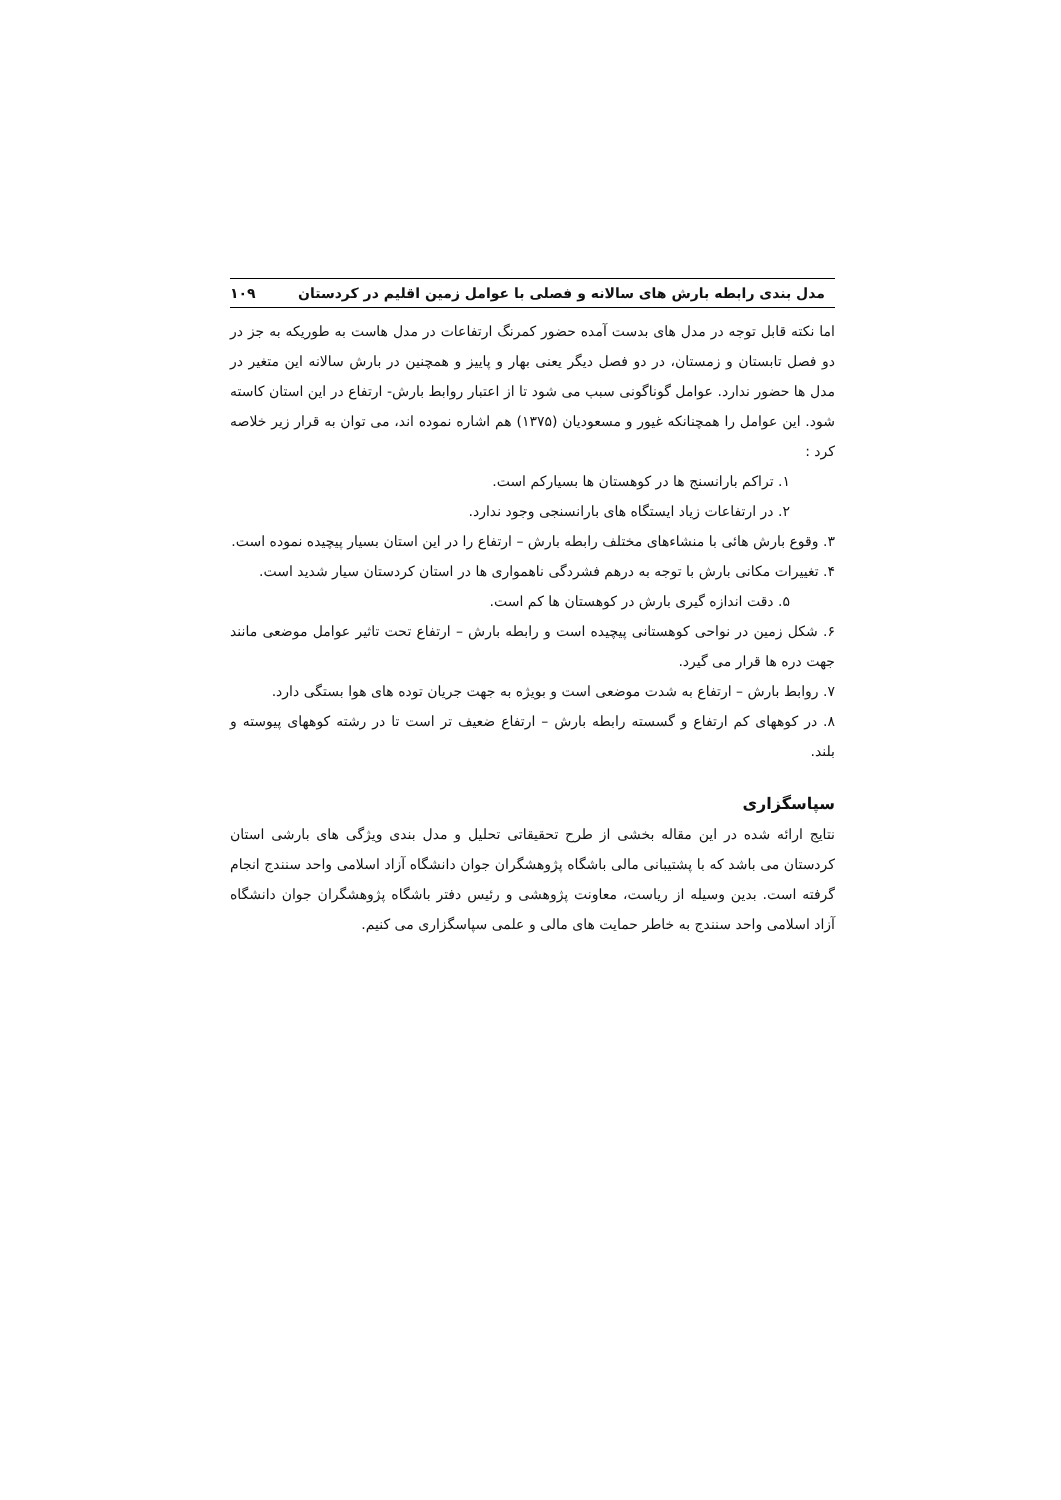مدل بندی رابطه بارش های سالانه و فصلی با عوامل زمین اقلیم در کردستان ۱۰۹
اما نکته قابل توجه در مدل های بدست آمده حضور کمرنگ ارتفاعات در مدل هاست به طوریکه به جز در دو فصل تابستان و زمستان، در دو فصل دیگر یعنی بهار و پاییز و همچنین در بارش سالانه این متغیر در مدل ها حضور ندارد. عوامل گوناگونی سبب می شود تا از اعتبار روابط بارش- ارتفاع در این استان کاسته شود. این عوامل را همچنانکه غیور و مسعودیان (۱۳۷۵) هم اشاره نموده اند، می توان به قرار زیر خلاصه کرد :
۱. تراکم بارانسنج ها در کوهستان ها بسیارکم است.
۲. در ارتفاعات زیاد ایستگاه های بارانسنجی وجود ندارد.
۳. وقوع بارش هائی با منشاءهای مختلف رابطه بارش – ارتفاع را در این استان بسیار پیچیده نموده است.
۴. تغییرات مکانی بارش با توجه به درهم فشردگی ناهمواری ها در استان کردستان سیار شدید است.
۵. دقت اندازه گیری بارش در کوهستان ها کم است.
۶. شکل زمین در نواحی کوهستانی پیچیده است و رابطه بارش – ارتفاع تحت تاثیر عوامل موضعی مانند جهت دره ها قرار می گیرد.
۷. روابط بارش – ارتفاع به شدت موضعی است و بویژه به جهت جریان توده های هوا بستگی دارد.
۸. در کوههای کم ارتفاع و گسسته رابطه بارش – ارتفاع ضعیف تر است تا در رشته کوههای پیوسته و بلند.
سپاسگزاری
نتایج ارائه شده در این مقاله بخشی از طرح تحقیقاتی تحلیل و مدل بندی ویژگی های بارشی استان کردستان می باشد که با پشتیبانی مالی باشگاه پژوهشگران جوان دانشگاه آزاد اسلامی واحد سنندج انجام گرفته است. بدین وسیله از ریاست، معاونت پژوهشی و رئیس دفتر باشگاه پژوهشگران جوان دانشگاه آزاد اسلامی واحد سنندج به خاطر حمایت های مالی و علمی سپاسگزاری می کنیم.